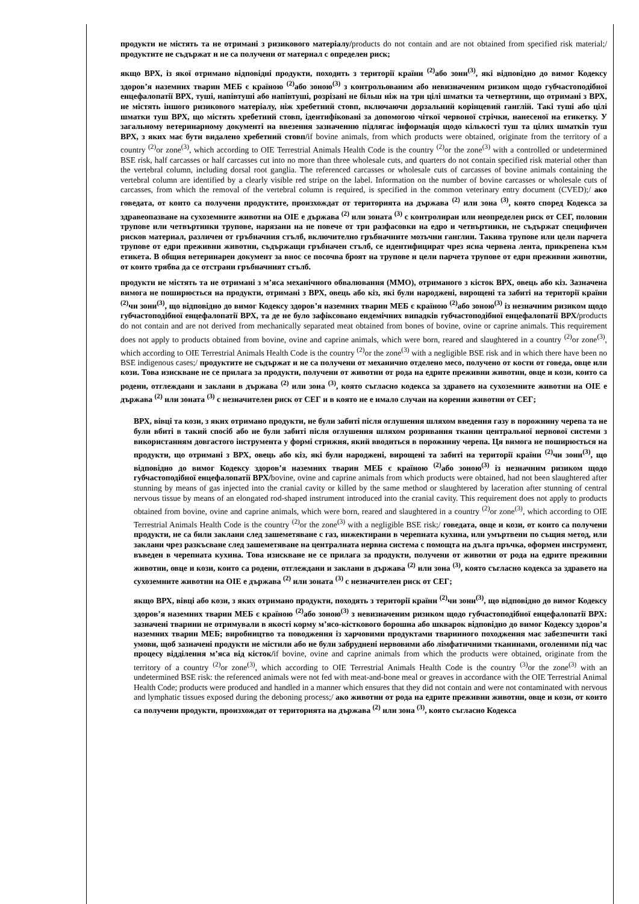продукти не містять та не отримані з ризикового матеріалу/products do not contain and are not obtained from specified risk material;/ продуктите не съдържат и не са получени от материал с определен риск;
якщо ВРХ, із якої отримано відповідні продукти, походить з території країни <sup>(2)</sup>або зони<sup>(3)</sup>, які відповідно до вимог Кодексу здоров’я наземних тварин МЕБ є країною <sup>(2)</sup>або зоною<sup>(3)</sup> з контрольованим або невизначеним ризиком щодо губчастоподібної енцефалопатії ВРХ, туші, напівтуші або напівтуші, розрізані не більш ніж на три цілі шматки та четвертини, що отримані з ВРХ, не містять іншого ризикового матеріалу, ніж хребетний стовп, включаючи дорзальний корінцевий ганглій. Такі туші або цілі шматки туш ВРХ, що містять хребетний стовп, ідентифіковані за допомогою чіткої червоної стрічки, нанесеної на етикетку. У загальному ветеринарному документі на ввезення зазначенню підлягає інформація щодо кількості туш та цілих шматків туш ВРХ, з яких має бути видалено хребетний стовп/if bovine animals, from which products were obtained, originate from the territory of a country <sup>(2)</sup>or zone<sup>(3)</sup>, which according to OIE Terrestrial Animals Health Code is the country <sup>(2)</sup>or the zone<sup>(3)</sup> with a controlled or undetermined BSE risk, half carcasses or half carcasses cut into no more than three wholesale cuts, and quarters do not contain specified risk material other than the vertebral column, including dorsal root ganglia. The referenced carcasses or wholesale cuts of carcasses of bovine animals containing the vertebral column are identified by a clearly visible red stripe on the label. Information on the number of bovine carcasses or wholesale cuts of carcasses, from which the removal of the vertebral column is required, is specified in the common veterinary entry document (CVED);/ ако говедата, от които са получени продуктите, произхождат от територията на държава <sup>(2)</sup> или зона <sup>(3)</sup>, която според Кодекса за здравеопазване на сухоземните животни на OIE е държава <sup>(2)</sup> или зоната <sup>(3)</sup> с контролиран или неопределен риск от СЕГ, половин трупове или четвъртинки трупове, нарязани на не повече от три разфасовки на едро и четвъртинки, не съдържат специфичен рисков материал, различен от гръбначния стълб, включително гръбначните мозъчни ганглии. Такива трупове или цели парчета трупове от едри преживни животни, съдържащи гръбначен стълб, се идентифицират чрез ясна червена лента, прикрепена към етикета. В общия ветеринарен документ за внос се посочва броят на трупове и цели парчета трупове от едри преживни животни, от които трябва да се отстрани гръбначният стълб.
продукти не містять та не отримані з м’яса механічного обвалювання (ММО), отриманого з кісток ВРХ, овець або кіз. Зазначена вимога не поширюється на продукти, отримані з ВРХ, овець або кіз, які були народжені, вирощені та забиті на території країни <sup>(2)</sup>чи зони<sup>(3)</sup>, що відповідно до вимог Кодексу здоров’я наземних тварин МЕБ є країною <sup>(2)</sup>або зоною<sup>(3)</sup> із незначним ризиком щодо губчастоподібної енцефалопатії ВРХ, та де не було зафіксовано ендемічних випадків губчастоподібної енцефалопатії ВРХ/products do not contain and are not derived from mechanically separated meat obtained from bones of bovine, ovine or caprine animals. This requirement does not apply to products obtained from bovine, ovine and caprine animals, which were born, reared and slaughtered in a country <sup>(2)</sup>or zone<sup>(3)</sup>, which according to OIE Terrestrial Animals Health Code is the country <sup>(2)</sup>or the zone<sup>(3)</sup> with a negligible BSE risk and in which there have been no BSE indigenous cases;/ продуктите не съдържат и не са получени от механично отделено месо, получено от кости от говеда, овце или кози. Това изискване не се прилага за продукти, получени от животни от рода на едрите преживни животни, овце и кози, които са родени, отглеждани и заклани в държава <sup>(2)</sup> или зона <sup>(3)</sup>, която съгласно кодекса за здравето на сухоземните животни на OIE е държава <sup>(2)</sup> или зоната <sup>(3)</sup> с незначителен риск от СЕГ и в която не е имало случаи на коренни животни от СЕГ;
ВРХ, вівці та кози, з яких отримано продукти, не були забиті після оглушення шляхом введення газу в порожнину черепа та не були вбиті в такий спосіб або не були забиті після оглушення шляхом розривання тканин центральної нервової системи з використанням довгастого інструмента у формі стрижня, який вводиться в порожнину черепа. Ця вимога не поширюється на продукти, що отримані з ВРХ, овець або кіз, які були народжені, вирощені та забиті на території країни <sup>(2)</sup>чи зони<sup>(3)</sup>, що відповідно до вимог Кодексу здоров’я наземних тварин МЕБ є країною <sup>(2)</sup>або зоною<sup>(3)</sup> із незначним ризиком щодо губчастоподібної енцефалопатії ВРХ/bovine, ovine and caprine animals from which products were obtained, had not been slaughtered after stunning by means of gas injected into the cranial cavity or killed by the same method or slaughtered by laceration after stunning of central nervous tissue by means of an elongated rod-shaped instrument introduced into the cranial cavity. This requirement does not apply to products obtained from bovine, ovine and caprine animals, which were born, reared and slaughtered in a country <sup>(2)</sup>or zone<sup>(3)</sup>, which according to OIE Terrestrial Animals Health Code is the country <sup>(2)</sup>or the zone<sup>(3)</sup> with a negligible BSE risk;/ говедата, овце и кози, от които са получени продукти, не са били заклани след зашеметяване с газ, инжектирани в черепната кухина, или умъртвени по същия метод, или заклани чрез разкъсване след зашеметяване на централната нервна система с помощта на дълга пръчка, оформен инструмент, въведен в черепната кухина. Това изискване не се прилага за продукти, получени от животни от рода на едрите преживни животни, овце и кози, които са родени, отглеждани и заклани в държава <sup>(2)</sup> или зона <sup>(3)</sup>, която съгласно кодекса за здравето на сухоземните животни на OIE е държава <sup>(2)</sup> или зоната <sup>(3)</sup> с незначителен риск от СЕГ;
якщо ВРХ, вівці або кози, з яких отримано продукти, походять з території країни <sup>(2)</sup>чи зони<sup>(3)</sup>, що відповідно до вимог Кодексу здоров’я наземних тварин МЕБ є країною <sup>(2)</sup>або зоною<sup>(3)</sup> з невизначеним ризиком щодо губчастоподібної енцефалопатії ВРХ: зазначені тварини не отримували в якості корму м’ясо-кісткового борошна або шкварок відповідно до вимог Кодексу здоров’я наземних тварин МЕБ; виробництво та поводження із харчовими продуктами тваринного походження має забезпечити такі умови, щоб зазначені продукти не містили або не були забруднені нервовими або лімфатичними тканинами, оголеними під час процесу відділення м’яса від кісток/if bovine, ovine and caprine animals from which the products were obtained, originate from the territory of a country <sup>(2)</sup>or zone<sup>(3)</sup>, which according to OIE Terrestrial Animals Health Code is the country <sup>(3)</sup>or the zone<sup>(3)</sup> with an undetermined BSE risk: the referenced animals were not fed with meat-and-bone meal or greaves in accordance with the OIE Terrestrial Animal Health Code; products were produced and handled in a manner which ensures that they did not contain and were not contaminated with nervous and lymphatic tissues exposed during the deboning process;/ ако животни от рода на едрите преживни животни, овце и кози, от които са получени продукти, произхождат от територията на държава <sup>(2)</sup> или зона <sup>(3)</sup>, която съгласно Кодекса